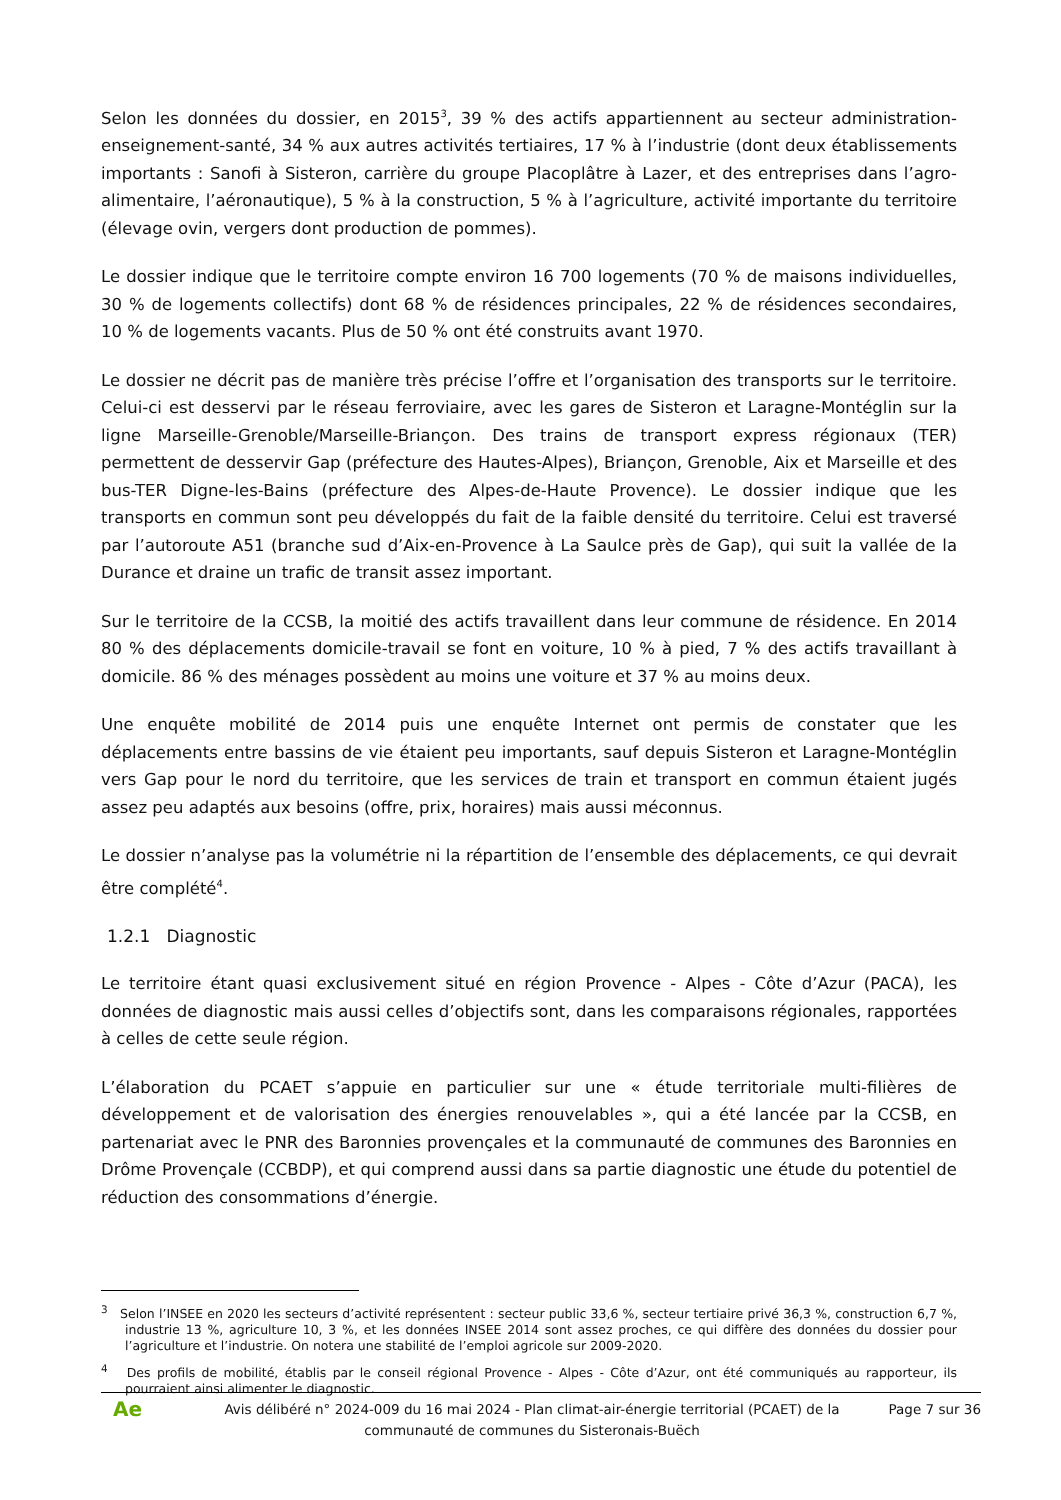Selon les données du dossier, en 2015<sup>3</sup>, 39 % des actifs appartiennent au secteur administration-enseignement-santé, 34 % aux autres activités tertiaires, 17 % à l’industrie (dont deux établissements importants : Sanofi à Sisteron, carrière du groupe Placoplâtre à Lazer, et des entreprises dans l’agro-alimentaire, l’aéronautique), 5 % à la construction, 5 % à l’agriculture, activité importante du territoire (élevage ovin, vergers dont production de pommes).
Le dossier indique que le territoire compte environ 16 700 logements (70 % de maisons individuelles, 30 % de logements collectifs) dont 68 % de résidences principales, 22 % de résidences secondaires, 10 % de logements vacants. Plus de 50 % ont été construits avant 1970.
Le dossier ne décrit pas de manière très précise l’offre et l’organisation des transports sur le territoire. Celui-ci est desservi par le réseau ferroviaire, avec les gares de Sisteron et Laragne-Montéglin sur la ligne Marseille-Grenoble/Marseille-Briançon. Des trains de transport express régionaux (TER) permettent de desservir Gap (préfecture des Hautes-Alpes), Briançon, Grenoble, Aix et Marseille et des bus-TER Digne-les-Bains (préfecture des Alpes-de-Haute Provence). Le dossier indique que les transports en commun sont peu développés du fait de la faible densité du territoire. Celui est traversé par l’autoroute A51 (branche sud d’Aix-en-Provence à La Saulce près de Gap), qui suit la vallée de la Durance et draine un trafic de transit assez important.
Sur le territoire de la CCSB, la moitié des actifs travaillent dans leur commune de résidence. En 2014 80 % des déplacements domicile-travail se font en voiture, 10 % à pied, 7 % des actifs travaillant à domicile. 86 % des ménages possèdent au moins une voiture et 37 % au moins deux.
Une enquête mobilité de 2014 puis une enquête Internet ont permis de constater que les déplacements entre bassins de vie étaient peu importants, sauf depuis Sisteron et Laragne-Montéglin vers Gap pour le nord du territoire, que les services de train et transport en commun étaient jugés assez peu adaptés aux besoins (offre, prix, horaires) mais aussi méconnus.
Le dossier n’analyse pas la volumétrie ni la répartition de l’ensemble des déplacements, ce qui devrait être complété<sup>4</sup>.
1.2.1 Diagnostic
Le territoire étant quasi exclusivement situé en région Provence - Alpes - Côte d’Azur (PACA), les données de diagnostic mais aussi celles d’objectifs sont, dans les comparaisons régionales, rapportées à celles de cette seule région.
L’élaboration du PCAET s’appuie en particulier sur une « étude territoriale multi-filières de développement et de valorisation des énergies renouvelables », qui a été lancée par la CCSB, en partenariat avec le PNR des Baronnies provençales et la communauté de communes des Baronnies en Drôme Provençale (CCBDP), et qui comprend aussi dans sa partie diagnostic une étude du potentiel de réduction des consommations d’énergie.
<sup>3</sup> Selon l’INSEE en 2020 les secteurs d’activité représentent : secteur public 33,6 %, secteur tertiaire privé 36,3 %, construction 6,7 %, industrie 13 %, agriculture 10, 3 %, et les données INSEE 2014 sont assez proches, ce qui diffère des données du dossier pour l’agriculture et l’industrie. On notera une stabilité de l’emploi agricole sur 2009-2020.
<sup>4</sup> Des profils de mobilité, établis par le conseil régional Provence - Alpes - Côte d’Azur, ont été communiqués au rapporteur, ils pourraient ainsi alimenter le diagnostic.
Ae
Avis délibéré n° 2024-009 du 16 mai 2024 - Plan climat-air-énergie territorial (PCAET) de la communauté de communes du Sisteronais-Buëch
Page 7 sur 36